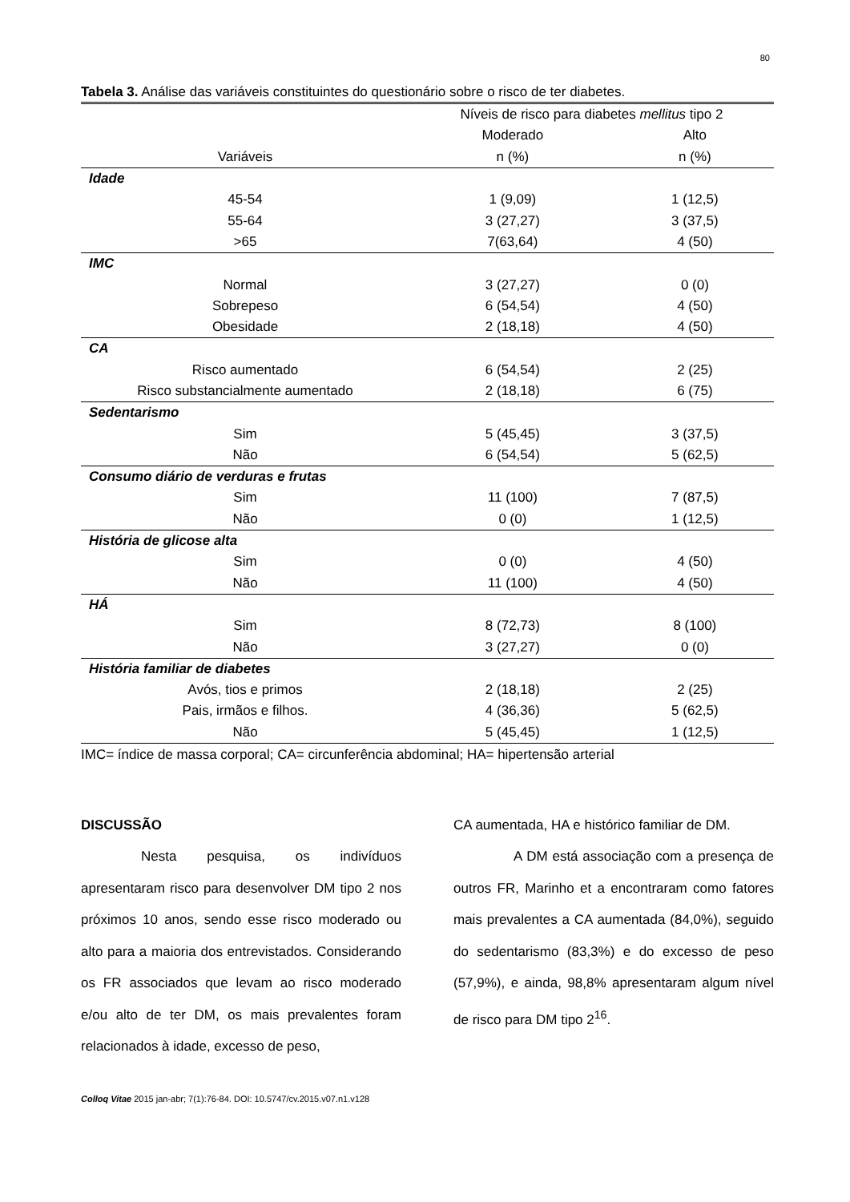80
Tabela 3. Análise das variáveis constituintes do questionário sobre o risco de ter diabetes.
| | Níveis de risco para diabetes mellitus tipo 2 | |
| --- | --- | --- |
| | Moderado | Alto |
| Variáveis | n (%) | n (%) |
| Idade | | |
| 45-54 | 1 (9,09) | 1 (12,5) |
| 55-64 | 3 (27,27) | 3 (37,5) |
| >65 | 7(63,64) | 4 (50) |
| IMC | | |
| Normal | 3 (27,27) | 0 (0) |
| Sobrepeso | 6 (54,54) | 4 (50) |
| Obesidade | 2 (18,18) | 4 (50) |
| CA | | |
| Risco aumentado | 6 (54,54) | 2 (25) |
| Risco substancialmente aumentado | 2 (18,18) | 6 (75) |
| Sedentarismo | | |
| Sim | 5 (45,45) | 3 (37,5) |
| Não | 6 (54,54) | 5 (62,5) |
| Consumo diário de verduras e frutas | | |
| Sim | 11 (100) | 7 (87,5) |
| Não | 0 (0) | 1 (12,5) |
| História de glicose alta | | |
| Sim | 0 (0) | 4 (50) |
| Não | 11 (100) | 4 (50) |
| HÁ | | |
| Sim | 8 (72,73) | 8 (100) |
| Não | 3 (27,27) | 0 (0) |
| História familiar de diabetes | | |
| Avós, tios e primos | 2 (18,18) | 2 (25) |
| Pais, irmãos e filhos. | 4 (36,36) | 5 (62,5) |
| Não | 5 (45,45) | 1 (12,5) |
IMC= índice de massa corporal; CA= circunferência abdominal; HA= hipertensão arterial
DISCUSSÃO
Nesta pesquisa, os indivíduos apresentaram risco para desenvolver DM tipo 2 nos próximos 10 anos, sendo esse risco moderado ou alto para a maioria dos entrevistados. Considerando os FR associados que levam ao risco moderado e/ou alto de ter DM, os mais prevalentes foram relacionados à idade, excesso de peso,
CA aumentada, HA e histórico familiar de DM.
A DM está associação com a presença de outros FR, Marinho et a encontraram como fatores mais prevalentes a CA aumentada (84,0%), seguido do sedentarismo (83,3%) e do excesso de peso (57,9%), e ainda, 98,8% apresentaram algum nível de risco para DM tipo 2<sup>16</sup>.
Colloq Vitae 2015 jan-abr; 7(1):76-84. DOI: 10.5747/cv.2015.v07.n1.v128